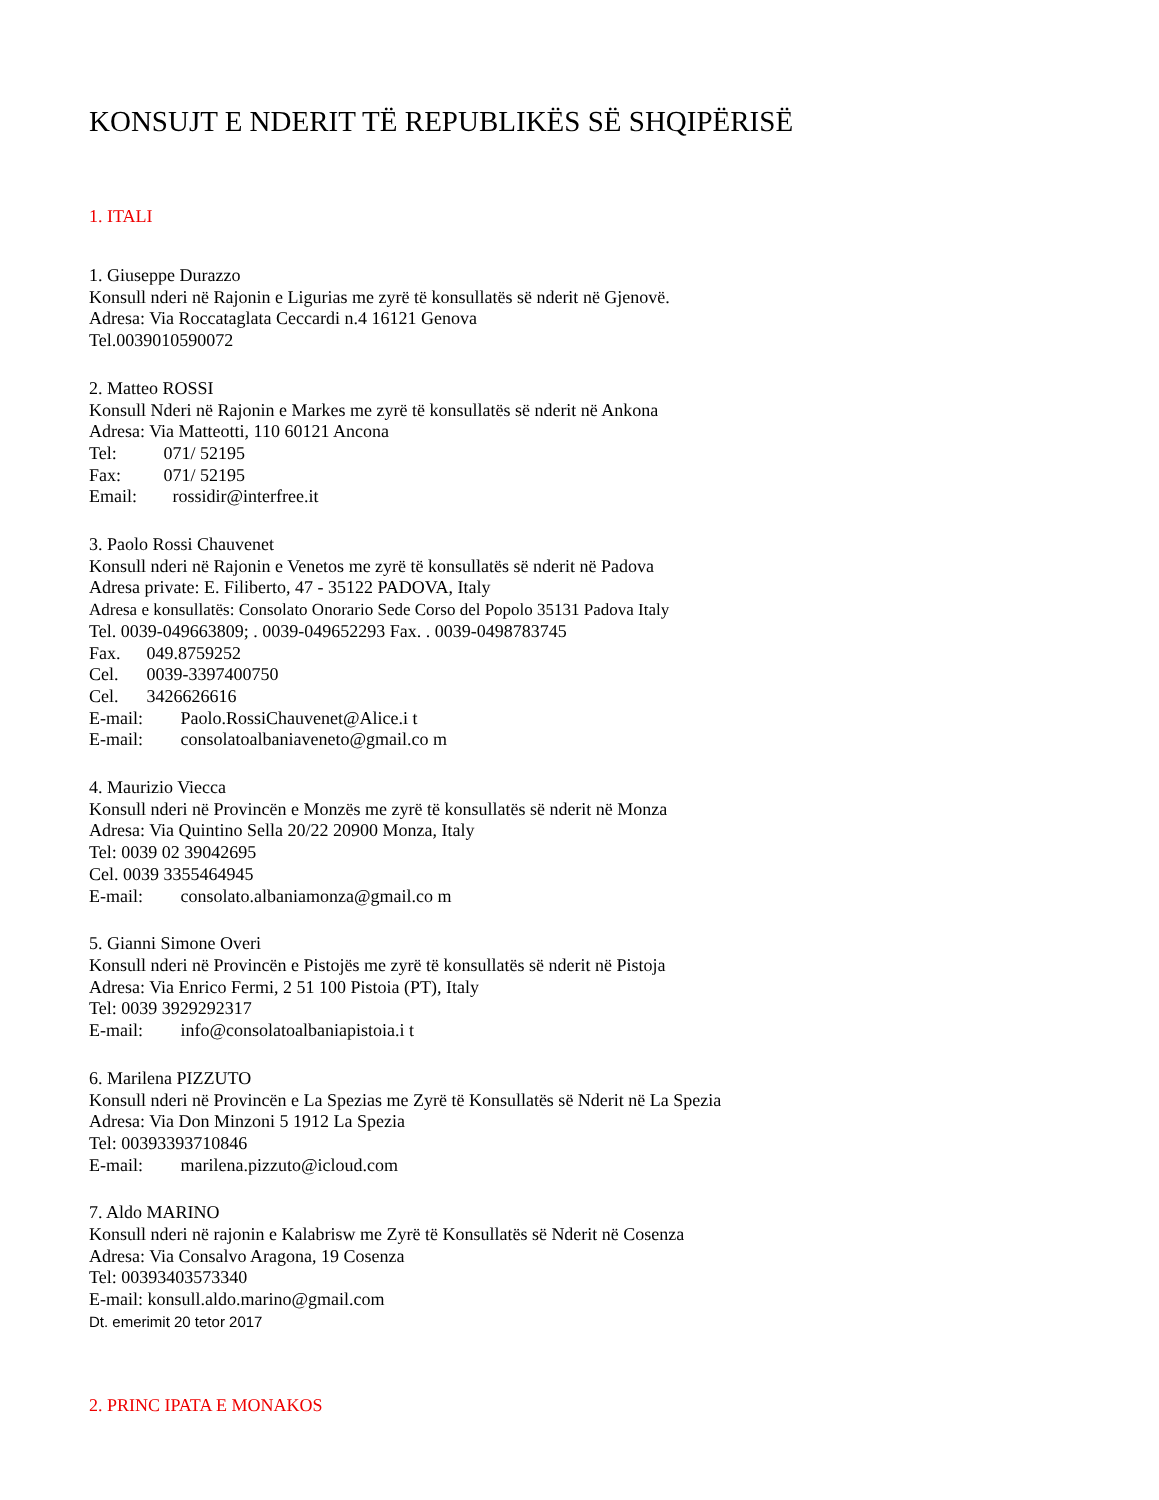KONSUJT E NDERIT TË REPUBLIKËS SË SHQIPËRISË
1. ITALI
1. Giuseppe Durazzo
Konsull nderi në Rajonin e Ligurias me zyrë të konsullatës së nderit në Gjenovë.
Adresa: Via Roccataglata Ceccardi n.4 16121 Genova
Tel.0039010590072
2. Matteo ROSSI
Konsull Nderi në Rajonin e Markes me zyrë të konsullatës së nderit në Ankona
Adresa: Via Matteotti, 110 60121 Ancona
Tel: 071/ 52195
Fax: 071/ 52195
Email: rossidir@interfree.it
3. Paolo Rossi Chauvenet
Konsull nderi në Rajonin e Venetos me zyrë të konsullatës së nderit në Padova
Adresa private: E. Filiberto, 47 - 35122 PADOVA, Italy
Adresa e konsullatës: Consolato Onorario Sede Corso del Popolo 35131 Padova Italy
Tel. 0039-049663809; . 0039-049652293 Fax. . 0039-0498783745
Fax. 049.8759252
Cel. 0039-3397400750
Cel. 3426626616
E-mail: Paolo.RossiChauvenet@Alice.i t
E-mail: consolatoalbaniaveneto@gmail.co m
4. Maurizio Viecca
Konsull nderi në Provincën e Monzës me zyrë të konsullatës së nderit në Monza
Adresa: Via Quintino Sella 20/22 20900 Monza, Italy
Tel: 0039 02 39042695
Cel. 0039 3355464945
E-mail: consolato.albaniamonza@gmail.co m
5. Gianni Simone Overi
Konsull nderi në Provincën e Pistojës me zyrë të konsullatës së nderit në Pistoja
Adresa: Via Enrico Fermi, 2 51 100 Pistoia (PT), Italy
Tel: 0039 3929292317
E-mail: info@consolatoalbaniapistoia.i t
6. Marilena PIZZUTO
Konsull nderi në Provincën e La Spezias me Zyrë të Konsullatës së Nderit në La Spezia
Adresa: Via Don Minzoni 5 1912 La Spezia
Tel: 00393393710846
E-mail: marilena.pizzuto@icloud.com
7. Aldo MARINO
Konsull nderi në rajonin e Kalabrisw me Zyrë të Konsullatës së Nderit në Cosenza
Adresa: Via Consalvo Aragona, 19 Cosenza
Tel: 00393403573340
E-mail: konsull.aldo.marino@gmail.com
Dt. emerimit 20 tetor 2017
2. PRINC IPATA E MONAKOS